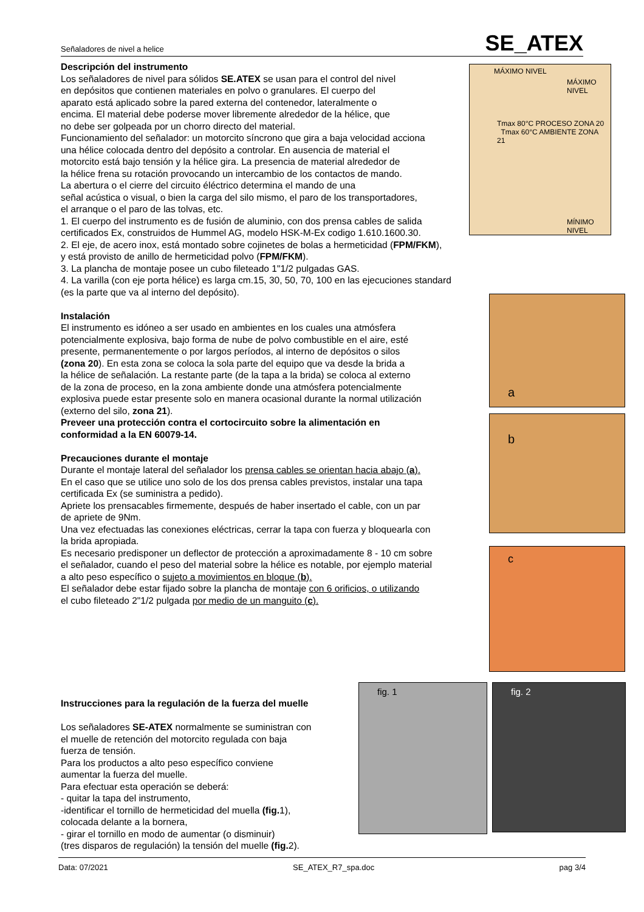Señaladores de nivel a helice SE_ATEX
MÁXIMO NIVEL
MÁXIMO NIVEL
Tmax 80°C PROCESO ZONA 20 Tmax 60°C AMBIENTE ZONA 21
MÍNIMO NIVEL
a
b
c
fig. 1 fig. 2
Descripción del instrumento
Los señaladores de nivel para sólidos SE.ATEX se usan para el control del nivel
en depósitos que contienen materiales en polvo o granulares. El cuerpo del
aparato está aplicado sobre la pared externa del contenedor, lateralmente o
encima. El material debe poderse mover libremente alrededor de la hélice, que
no debe ser golpeada por un chorro directo del material.
Funcionamiento del señalador: un motorcito síncrono que gira a baja velocidad acciona
una hélice colocada dentro del depósito a controlar. En ausencia de material el
motorcito está bajo tensión y la hélice gira. La presencia de material alrededor de
la hélice frena su rotación provocando un intercambio de los contactos de mando.
La abertura o el cierre del circuito éléctrico determina el mando de una
señal acústica o visual, o bien la carga del silo mismo, el paro de los transportadores,
el arranque o el paro de las tolvas, etc.
1. El cuerpo del instrumento es de fusión de aluminio, con dos prensa cables de salida
certificados Ex, construidos de Hummel AG, modelo HSK-M-Ex codigo 1.610.1600.30.
2. El eje, de acero inox, está montado sobre cojinetes de bolas a hermeticidad (FPM/FKM),
y está provisto de anillo de hermeticidad polvo (FPM/FKM).
3. La plancha de montaje posee un cubo fileteado 1"1/2 pulgadas GAS.
4. La varilla (con eje porta hélice) es larga cm.15, 30, 50, 70, 100 en las ejecuciones standard
(es la parte que va al interno del depósito).
Instalación
El instrumento es idóneo a ser usado en ambientes en los cuales una atmósfera
potencialmente explosiva, bajo forma de nube de polvo combustible en el aire, esté
presente, permanentemente o por largos períodos, al interno de depósitos o silos
(zona 20). En esta zona se coloca la sola parte del equipo que va desde la brida a
la hélice de señalación. La restante parte (de la tapa a la brida) se coloca al externo
de la zona de proceso, en la zona ambiente donde una atmósfera potencialmente
explosiva puede estar presente solo en manera ocasional durante la normal utilización
(externo del silo, zona 21).
Preveer una protección contra el cortocircuito sobre la alimentación en
conformidad a la EN 60079-14.
Precauciones durante el montaje
Durante el montaje lateral del señalador los prensa cables se orientan hacia abajo (a).
En el caso que se utilice uno solo de los dos prensa cables previstos, instalar una tapa
certificada Ex (se suministra a pedido).
Apriete los prensacables firmemente, después de haber insertado el cable, con un par
de apriete de 9Nm.
Una vez efectuadas las conexiones eléctricas, cerrar la tapa con fuerza y bloquearla con
la brida apropiada.
Es necesario predisponer un deflector de protección a aproximadamente 8 - 10 cm sobre
el señalador, cuando el peso del material sobre la hélice es notable, por ejemplo material
a alto peso específico o sujeto a movimientos en bloque (b).
El señalador debe estar fijado sobre la plancha de montaje con 6 orificios, o utilizando
el cubo fileteado 2"1/2 pulgada por medio de un manguito (c).
Instrucciones para la regulación de la fuerza del muelle
Los señaladores SE-ATEX normalmente se suministran con
el muelle de retención del motorcito regulada con baja
fuerza de tensión.
Para los productos a alto peso específico conviene
aumentar la fuerza del muelle.
Para efectuar esta operación se deberá:
- quitar la tapa del instrumento,
-identificar el tornillo de hermeticidad del muella (fig. 1),
colocada delante a la bornera,
- girar el tornillo en modo de aumentar (o disminuir)
(tres disparos de regulación) la tensión del muelle (fig. 2).
Data: 07/2021 SE_ATEX_R7_spa.doc pag 3/4